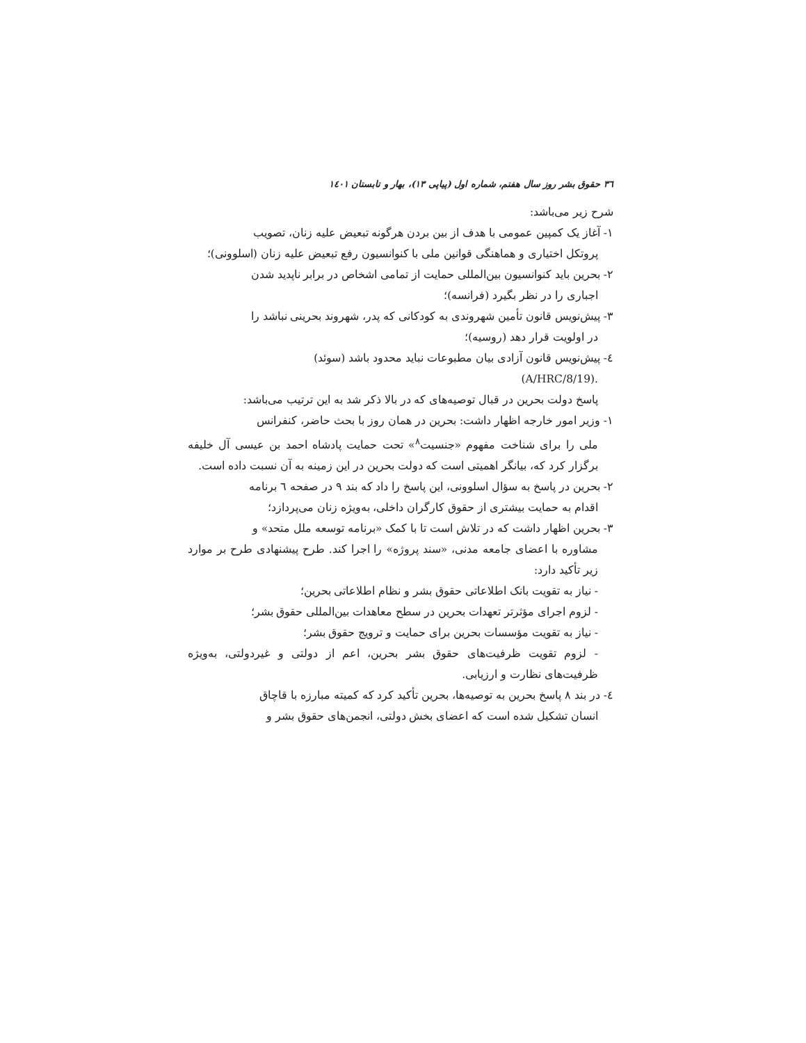٣٦ حقوق بشر روز سال هفتم، شماره اول (پیاپی ١٣)، بهار و تابستان ١٤٠١
شرح زیر می‌باشد:
١- آغاز یک کمپین عمومی با هدف از بین بردن هرگونه تبعیض علیه زنان، تصویب
پروتکل اختیاری و هماهنگی قوانین ملی با کنوانسیون رفع تبعیض علیه زنان (اسلوونی)؛
٢- بحرین باید کنوانسیون بین‌المللی حمایت از تمامی اشخاص در برابر ناپدید شدن
اجباری را در نظر بگیرد (فرانسه)؛
٣- پیش‌نویس قانون تأمین شهروندی به کودکانی که پدر، شهروند بحرینی نباشد را
در اولویت قرار دهد (روسیه)؛
٤- پیش‌نویس قانون آزادی بیان مطبوعات نباید محدود باشد (سوئد)
.(A/HRC/8/19)
پاسخ دولت بحرین در قبال توصیه‌های که در بالا ذکر شد به این ترتیب می‌باشد:
١- وزیر امور خارجه اظهار داشت: بحرین در همان روز با بحث حاضر، کنفرانس
ملی را برای شناخت مفهوم «جنسیت<sup>٨</sup>» تحت حمایت پادشاه احمد بن عیسی آل خلیفه برگزار کرد که، بیانگر اهمیتی است که دولت بحرین در این زمینه به آن نسبت داده است.
٢- بحرین در پاسخ به سؤال اسلوونی، این پاسخ را داد که بند ٩ در صفحه ٦ برنامه
اقدام به حمایت بیشتری از حقوق کارگران داخلی، به‌ویژه زنان می‌پردازد؛
٣- بحرین اظهار داشت که در تلاش است تا با کمک «برنامه توسعه ملل متحد» و
مشاوره با اعضای جامعه مدنی، «سند پروژه» را اجرا کند. طرح پیشنهادی طرح بر موارد زیر تأکید دارد:
- نیاز به تقویت بانک اطلاعاتی حقوق بشر و نظام اطلاعاتی بحرین؛
- لزوم اجرای مؤثرتر تعهدات بحرین در سطح معاهدات بین‌المللی حقوق بشر؛
- نیاز به تقویت مؤسسات بحرین برای حمایت و ترویج حقوق بشر؛
- لزوم تقویت ظرفیت‌های حقوق بشر بحرین، اعم از دولتی و غیردولتی، به‌ویژه ظرفیت‌های نظارت و ارزیابی.
٤- در بند ٨ پاسخ بحرین به توصیه‌ها، بحرین تأکید کرد که کمیته مبارزه با قاچاق
انسان تشکیل شده است که اعضای بخش دولتی، انجمن‌های حقوق بشر و